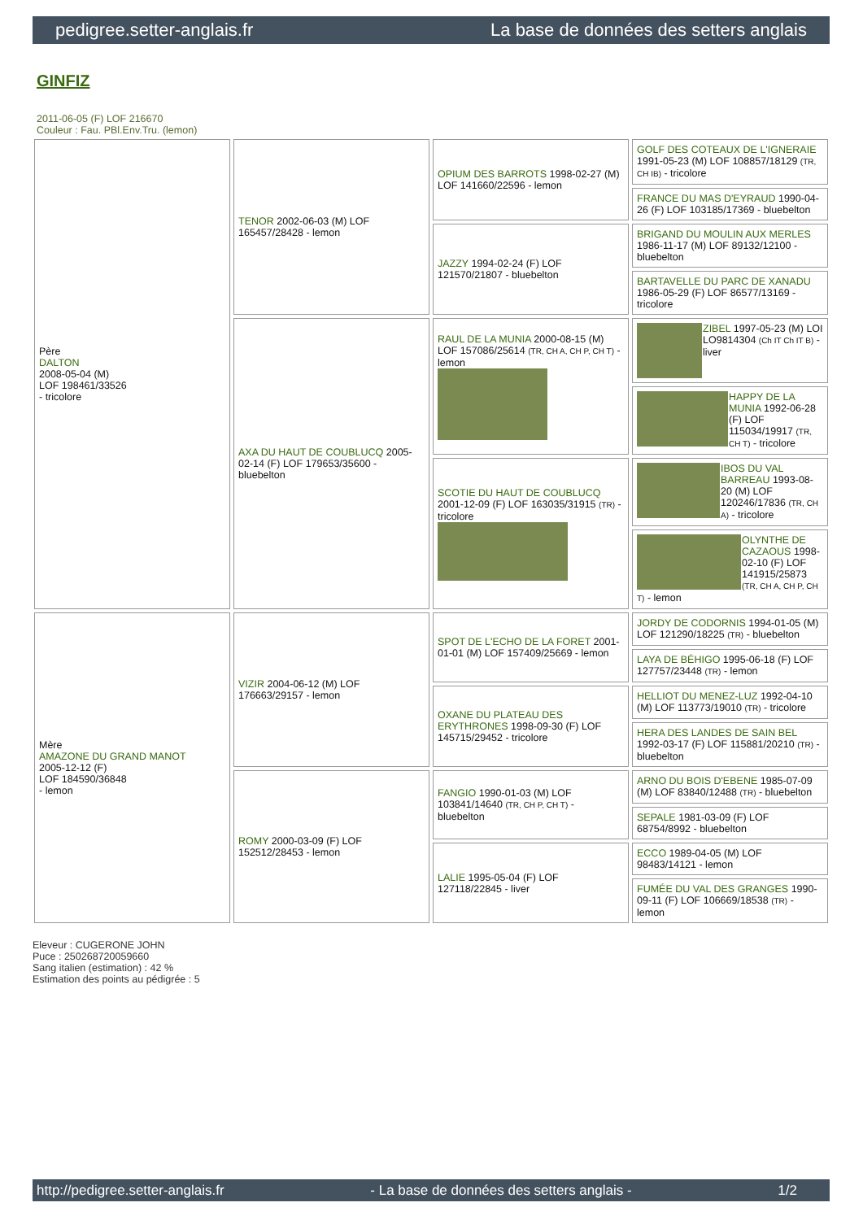pedigree.setter-anglais.fr La base de données des setters anglais
GINFIZ
2011-06-05 (F) LOF 216670
Couleur : Fau. PBl.Env.Tru. (lemon)
| Père DALTON 2008-05-04 (M) LOF 198461/33526 - tricolore | TENOR 2002-06-03 (M) LOF 165457/28428 - lemon | OPIUM DES BARROTS 1998-02-27 (M) LOF 141660/22596 - lemon | GOLF DES COTEAUX DE L'IGNERAIE 1991-05-23 (M) LOF 108857/18129 (TR, CH IB) - tricolore |
| | | | FRANCE DU MAS D'EYRAUD 1990-04-26 (F) LOF 103185/17369 - bluebelton |
| | | JAZZY 1994-02-24 (F) LOF 121570/21807 - bluebelton | BRIGAND DU MOULIN AUX MERLES 1986-11-17 (M) LOF 89132/12100 - bluebelton |
| | | | BARTAVELLE DU PARC DE XANADU 1986-05-29 (F) LOF 86577/13169 - tricolore |
| | AXA DU HAUT DE COUBLUCQ 2005-02-14 (F) LOF 179653/35600 - bluebelton | RAUL DE LA MUNIA 2000-08-15 (M) LOF 157086/25614 (TR, CH A, CH P, CH T) - lemon | ZIBEL 1997-05-23 (M) LOI LO9814304 (Ch IT Ch IT B) - liver |
| | | | HAPPY DE LA MUNIA 1992-06-28 (F) LOF 115034/19917 (TR, CH T) - tricolore |
| | | SCOTIE DU HAUT DE COUBLUCQ 2001-12-09 (F) LOF 163035/31915 (TR) - tricolore | IBOS DU VAL BARREAU 1993-08-20 (M) LOF 120246/17836 (TR, CH A) - tricolore |
| | | | OLYNTHE DE CAZAOUS 1998-02-10 (F) LOF 141915/25873 (TR, CH A, CH P, CH T) - lemon |
| Mère AMAZONE DU GRAND MANOT 2005-12-12 (F) LOF 184590/36848 - lemon | VIZIR 2004-06-12 (M) LOF 176663/29157 - lemon | SPOT DE L'ECHO DE LA FORET 2001-01-01 (M) LOF 157409/25669 - lemon | JORDY DE CODORNIS 1994-01-05 (M) LOF 121290/18225 (TR) - bluebelton |
| | | | LAYA DE BÉHIGO 1995-06-18 (F) LOF 127757/23448 (TR) - lemon |
| | | OXANE DU PLATEAU DES ERYTHRONES 1998-09-30 (F) LOF 145715/29452 - tricolore | HELLIOT DU MENEZ-LUZ 1992-04-10 (M) LOF 113773/19010 (TR) - tricolore |
| | | | HERA DES LANDES DE SAIN BEL 1992-03-17 (F) LOF 115881/20210 (TR) - bluebelton |
| | ROMY 2000-03-09 (F) LOF 152512/28453 - lemon | FANGIO 1990-01-03 (M) LOF 103841/14640 (TR, CH P, CH T) - bluebelton | ARNO DU BOIS D'EBENE 1985-07-09 (M) LOF 83840/12488 (TR) - bluebelton |
| | | | SEPALE 1981-03-09 (F) LOF 68754/8992 - bluebelton |
| | | LALIE 1995-05-04 (F) LOF 127118/22845 - liver | ECCO 1989-04-05 (M) LOF 98483/14121 - lemon |
| | | | FUMÉE DU VAL DES GRANGES 1990-09-11 (F) LOF 106669/18538 (TR) - lemon |
Eleveur : CUGERONE JOHN
Puce : 250268720059660
Sang italien (estimation) : 42 %
Estimation des points au pédigrée : 5
http://pedigree.setter-anglais.fr - La base de données des setters anglais - 1/2